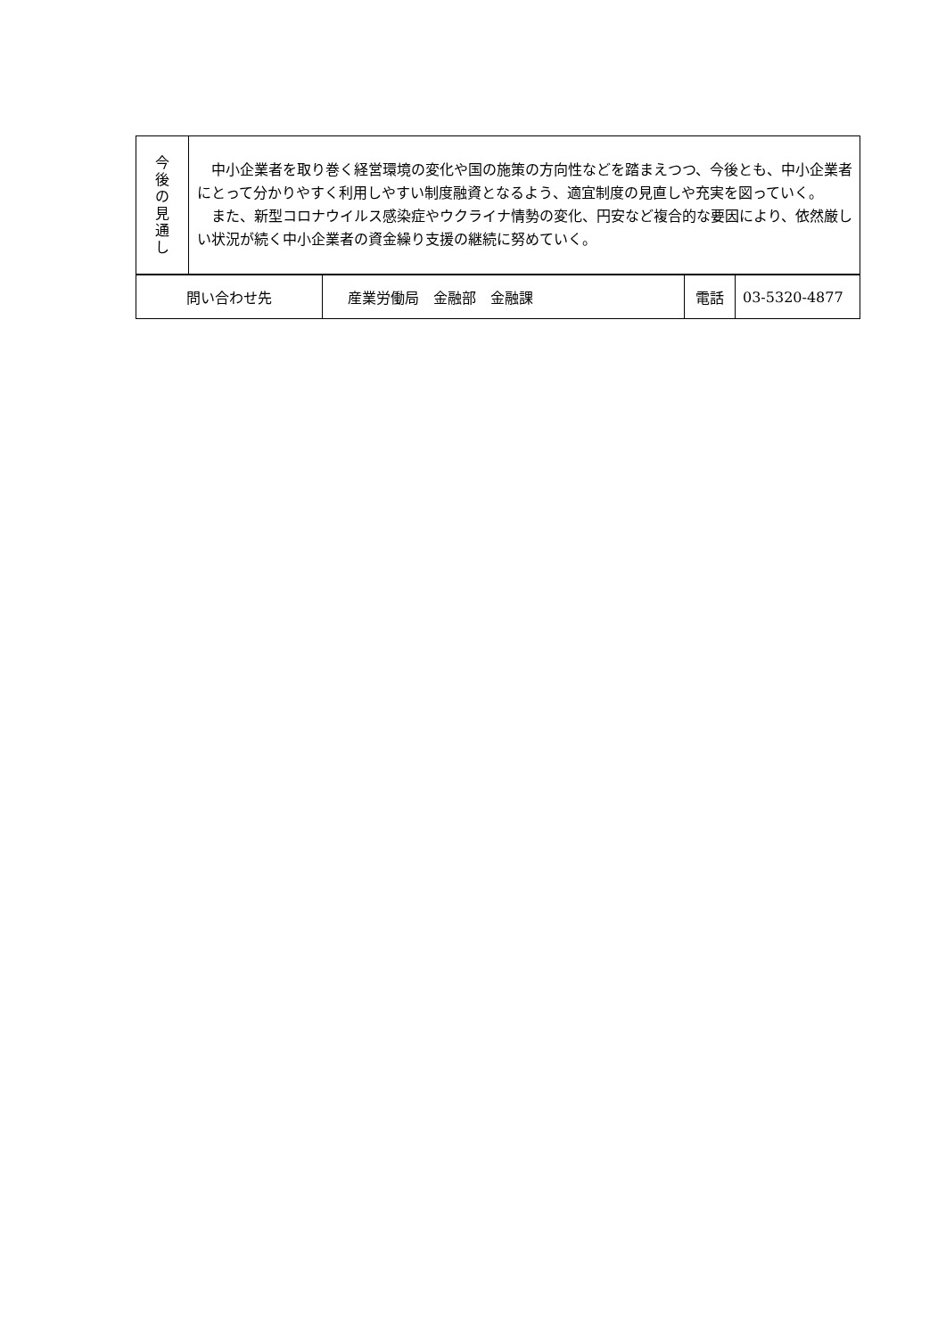| 今 後 の 見 通 し | 中小企業者を取り巻く経営環境の変化や国の施策の方向性などを踏まえつつ、今後とも、中小企業者にとって分かりやすく利用しやすい制度融資となるよう、適宜制度の見直しや充実を図っていく。 また、新型コロナウイルス感染症やウクライナ情勢の変化、円安など複合的な要因により、依然厳しい状況が続く中小企業者の資金繰り支援の継続に努めていく。 |
| 問い合わせ先 | 産業労働局 金融部 金融課 | 電話 | 03-5320-4877 |